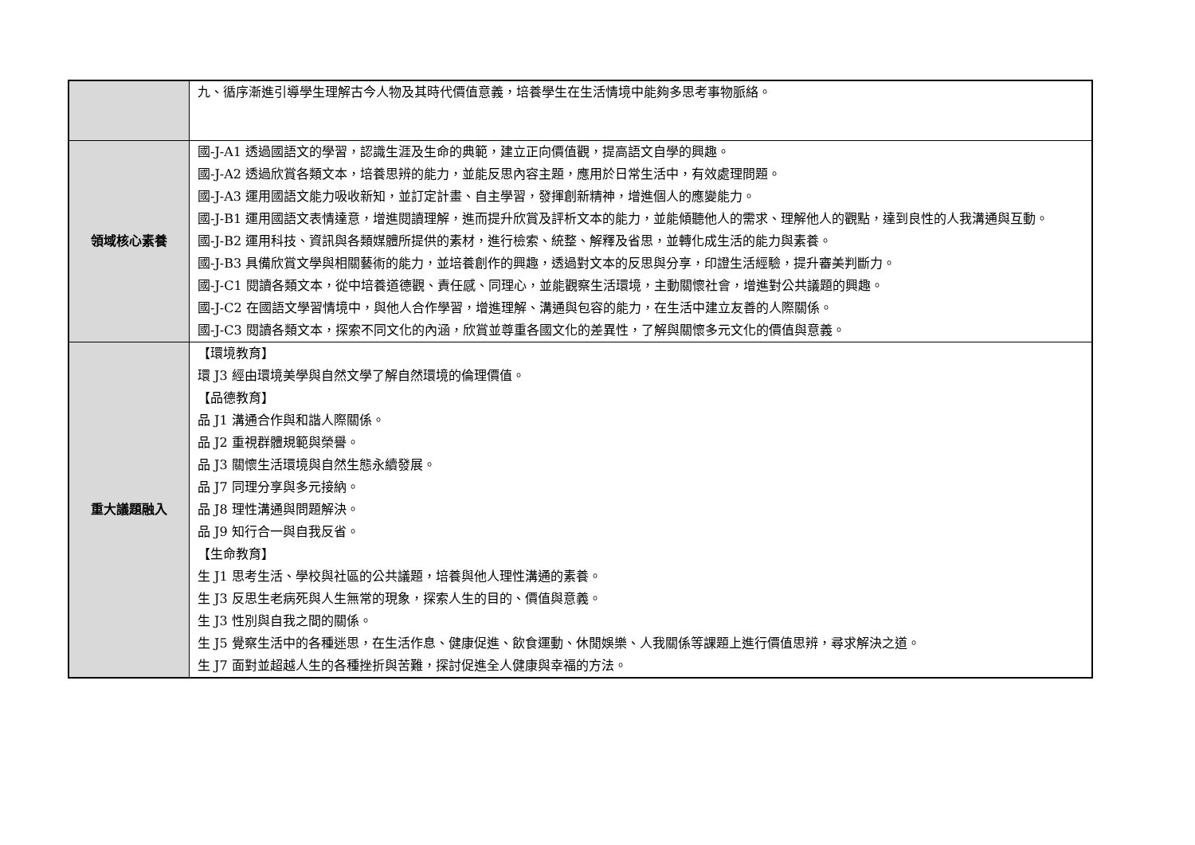| | 九、循序漸進引導學生理解古今人物及其時代價值意義，培養學生在生活情境中能夠多思考事物脈絡。 |
| 領域核心素養 | 國-J-A1 透過國語文的學習，認識生涯及生命的典範，建立正向價值觀，提高語文自學的興趣。 國-J-A2 透過欣賞各類文本，培養思辨的能力，並能反思內容主題，應用於日常生活中，有效處理問題。 國-J-A3 運用國語文能力吸收新知，並訂定計畫、自主學習，發揮創新精神，增進個人的應變能力。 國-J-B1 運用國語文表情達意，增進閱讀理解，進而提升欣賞及評析文本的能力，並能傾聽他人的需求、理解他人的觀點，達到良性的人我溝通與互動。 國-J-B2 運用科技、資訊與各類媒體所提供的素材，進行檢索、統整、解釋及省思，並轉化成生活的能力與素養。 國-J-B3 具備欣賞文學與相關藝術的能力，並培養創作的興趣，透過對文本的反思與分享，印證生活經驗，提升審美判斷力。 國-J-C1 閱讀各類文本，從中培養道德觀、責任感、同理心，並能觀察生活環境，主動關懷社會，增進對公共議題的興趣。 國-J-C2 在國語文學習情境中，與他人合作學習，增進理解、溝通與包容的能力，在生活中建立友善的人際關係。 國-J-C3 閱讀各類文本，探索不同文化的內涵，欣賞並尊重各國文化的差異性，了解與關懷多元文化的價值與意義。 |
| 重大議題融入 | 【環境教育】 環 J3 經由環境美學與自然文學了解自然環境的倫理價值。 【品德教育】 品 J1 溝通合作與和諧人際關係。 品 J2 重視群體規範與榮譽。 品 J3 關懷生活環境與自然生態永續發展。 品 J7 同理分享與多元接納。 品 J8 理性溝通與問題解決。 品 J9 知行合一與自我反省。 【生命教育】 生 J1 思考生活、學校與社區的公共議題，培養與他人理性溝通的素養。 生 J3 反思生老病死與人生無常的現象，探索人生的目的、價值與意義。 生 J3 性別與自我之間的關係。 生 J5 覺察生活中的各種迷思，在生活作息、健康促進、飲食運動、休閒娛樂、人我關係等課題上進行價值思辨，尋求解決之道。 生 J7 面對並超越人生的各種挫折與苦難，探討促進全人健康與幸福的方法。 |